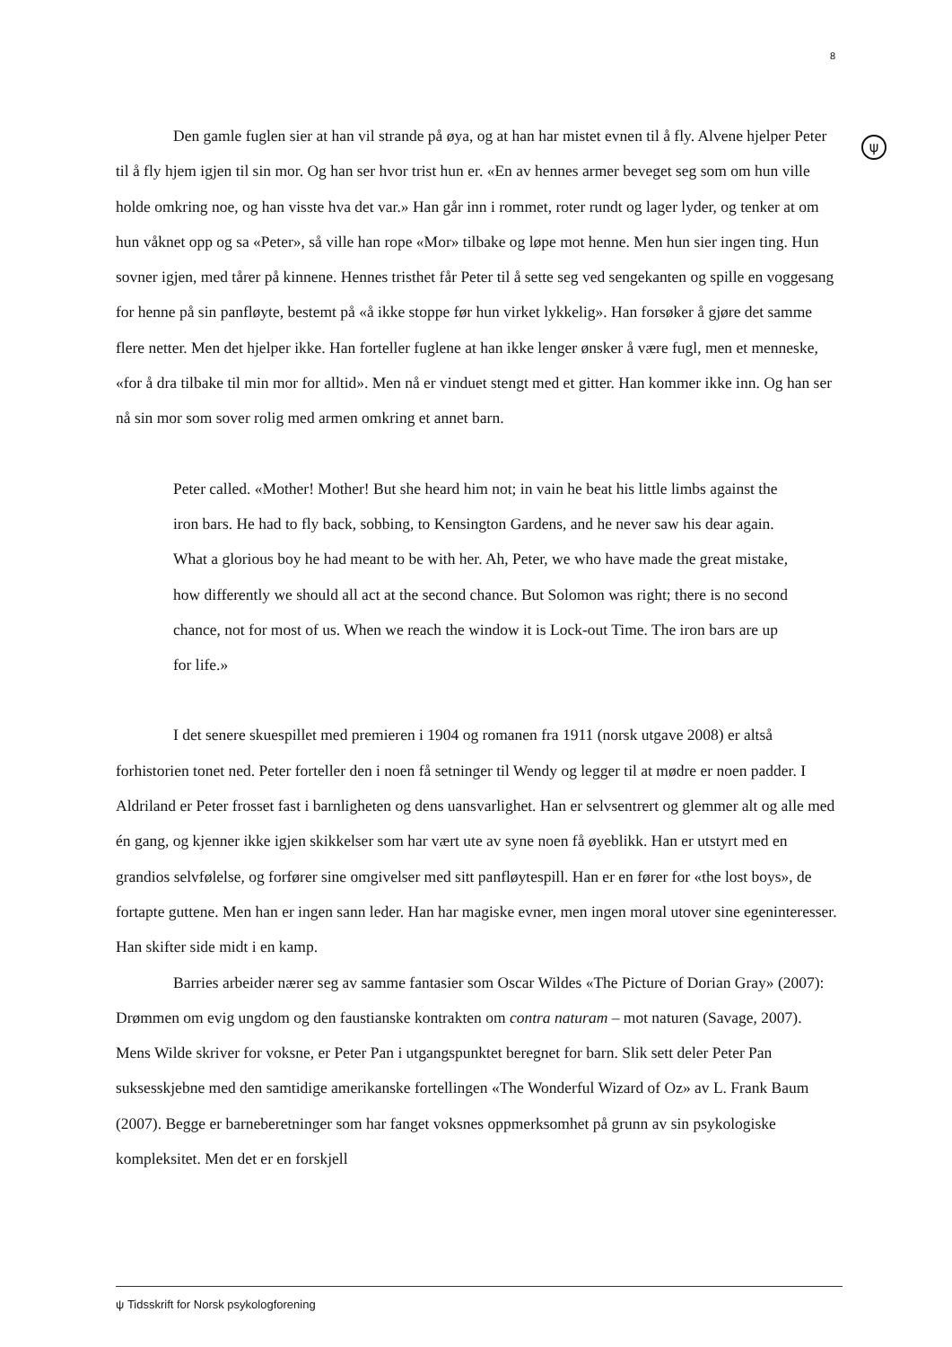8
ψ
Den gamle fuglen sier at han vil strande på øya, og at han har mistet evnen til å fly. Alvene hjelper Peter til å fly hjem igjen til sin mor. Og han ser hvor trist hun er. «En av hennes armer beveget seg som om hun ville holde omkring noe, og han visste hva det var.» Han går inn i rommet, roter rundt og lager lyder, og tenker at om hun våknet opp og sa «Peter», så ville han rope «Mor» tilbake og løpe mot henne. Men hun sier ingen ting. Hun sovner igjen, med tårer på kinnene. Hennes tristhet får Peter til å sette seg ved sengekanten og spille en voggesang for henne på sin panfløyte, bestemt på «å ikke stoppe før hun virket lykkelig». Han forsøker å gjøre det samme flere netter. Men det hjelper ikke. Han forteller fuglene at han ikke lenger ønsker å være fugl, men et menneske, «for å dra tilbake til min mor for alltid». Men nå er vinduet stengt med et gitter. Han kommer ikke inn. Og han ser nå sin mor som sover rolig med armen omkring et annet barn.
Peter called. «Mother! Mother! But she heard him not; in vain he beat his little limbs against the iron bars. He had to fly back, sobbing, to Kensington Gardens, and he never saw his dear again. What a glorious boy he had meant to be with her. Ah, Peter, we who have made the great mistake, how differently we should all act at the second chance. But Solomon was right; there is no second chance, not for most of us. When we reach the window it is Lock-out Time. The iron bars are up for life.»
I det senere skuespillet med premieren i 1904 og romanen fra 1911 (norsk utgave 2008) er altså forhistorien tonet ned. Peter forteller den i noen få setninger til Wendy og legger til at mødre er noen padder. I Aldriland er Peter frosset fast i barnligheten og dens uansvarlighet. Han er selvsentrert og glemmer alt og alle med én gang, og kjenner ikke igjen skikkelser som har vært ute av syne noen få øyeblikk. Han er utstyrt med en grandios selvfølelse, og forfører sine omgivelser med sitt panfløytespill. Han er en fører for «the lost boys», de fortapte guttene. Men han er ingen sann leder. Han har magiske evner, men ingen moral utover sine egeninteresser. Han skifter side midt i en kamp.
Barries arbeider nærer seg av samme fantasier som Oscar Wildes «The Picture of Dorian Gray» (2007): Drømmen om evig ungdom og den faustianske kontrakten om contra naturam – mot naturen (Savage, 2007). Mens Wilde skriver for voksne, er Peter Pan i utgangspunktet beregnet for barn. Slik sett deler Peter Pan suksesskjebne med den samtidige amerikanske fortellingen «The Wonderful Wizard of Oz» av L. Frank Baum (2007). Begge er barneberetninger som har fanget voksnes oppmerksomhet på grunn av sin psykologiske kompleksitet. Men det er en forskjell
ψ Tidsskrift for Norsk psykologforening